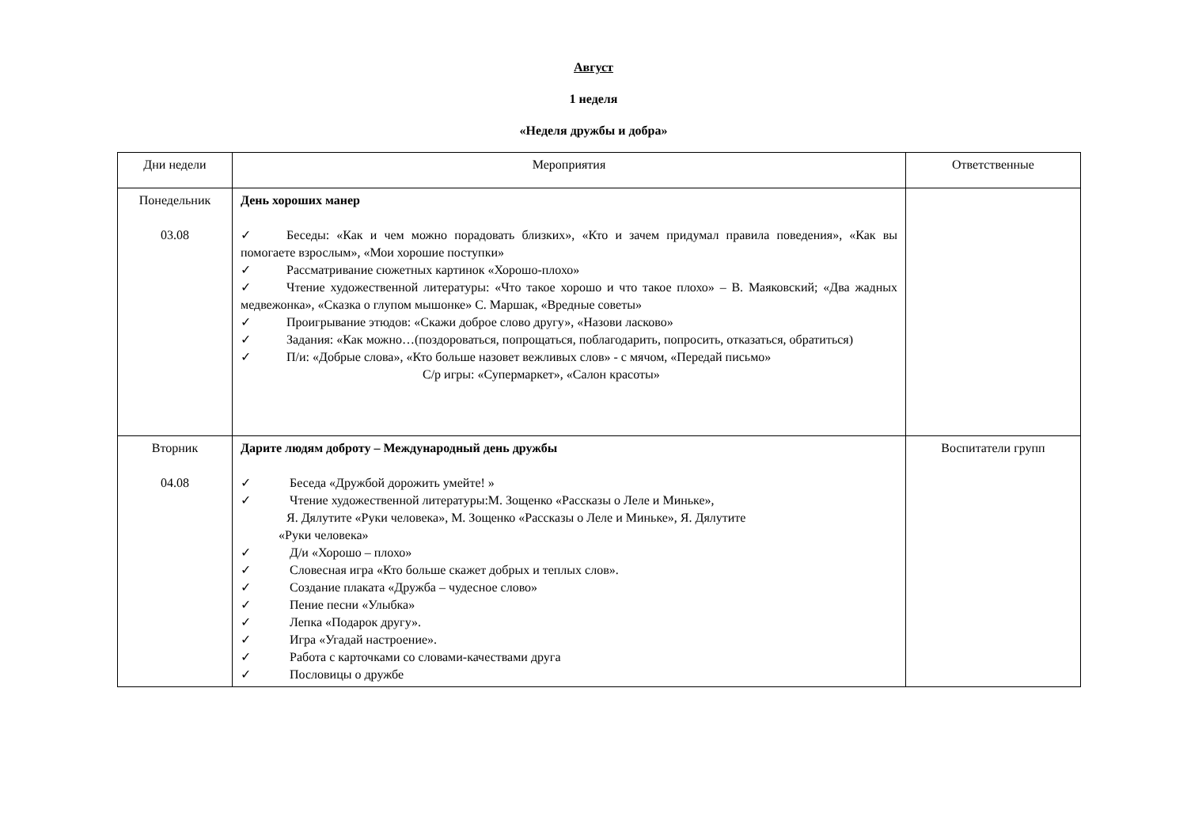Август
1 неделя
«Неделя дружбы и добра»
| Дни недели | Мероприятия | Ответственные |
| Понедельник 03.08 | День хороших манер ✓ Беседы: «Как и чем можно порадовать близких», «Кто и зачем придумал правила поведения», «Как вы помогаете взрослым», «Мои хорошие поступки» ✓ Рассматривание сюжетных картинок «Хорошо-плохо» ✓ Чтение художественной литературы: «Что такое хорошо и что такое плохо» – В. Маяковский; «Два жадных медвежонка», «Сказка о глупом мышонке» С. Маршак, «Вредные советы» ✓ Проигрывание этюдов: «Скажи доброе слово другу», «Назови ласково» ✓ Задания: «Как можно…(поздороваться, попрощаться, поблагодарить, попросить, отказаться, обратиться) ✓ П/и: «Добрые слова», «Кто больше назовет вежливых слов» - с мячом, «Передай письмо» С/р игры: «Супермаркет», «Салон красоты» | |
| Вторник 04.08 | Дарите людям доброту – Международный день дружбы ✓ Беседа «Дружбой дорожить умейте! » ✓ Чтение художественной литературы:М. Зощенко «Рассказы о Леле и Миньке», Я. Дялутите «Руки человека», М. Зощенко «Рассказы о Леле и Миньке», Я. Дялутите «Руки человека» ✓ Д/и «Хорошо – плохо» ✓ Словесная игра «Кто больше скажет добрых и теплых слов». ✓ Создание плаката «Дружба – чудесное слово» ✓ Пение песни «Улыбка» ✓ Лепка «Подарок другу». ✓ Игра «Угадай настроение». ✓ Работа с карточками со словами-качествами друга ✓ Пословицы о дружбе | Воспитатели групп |